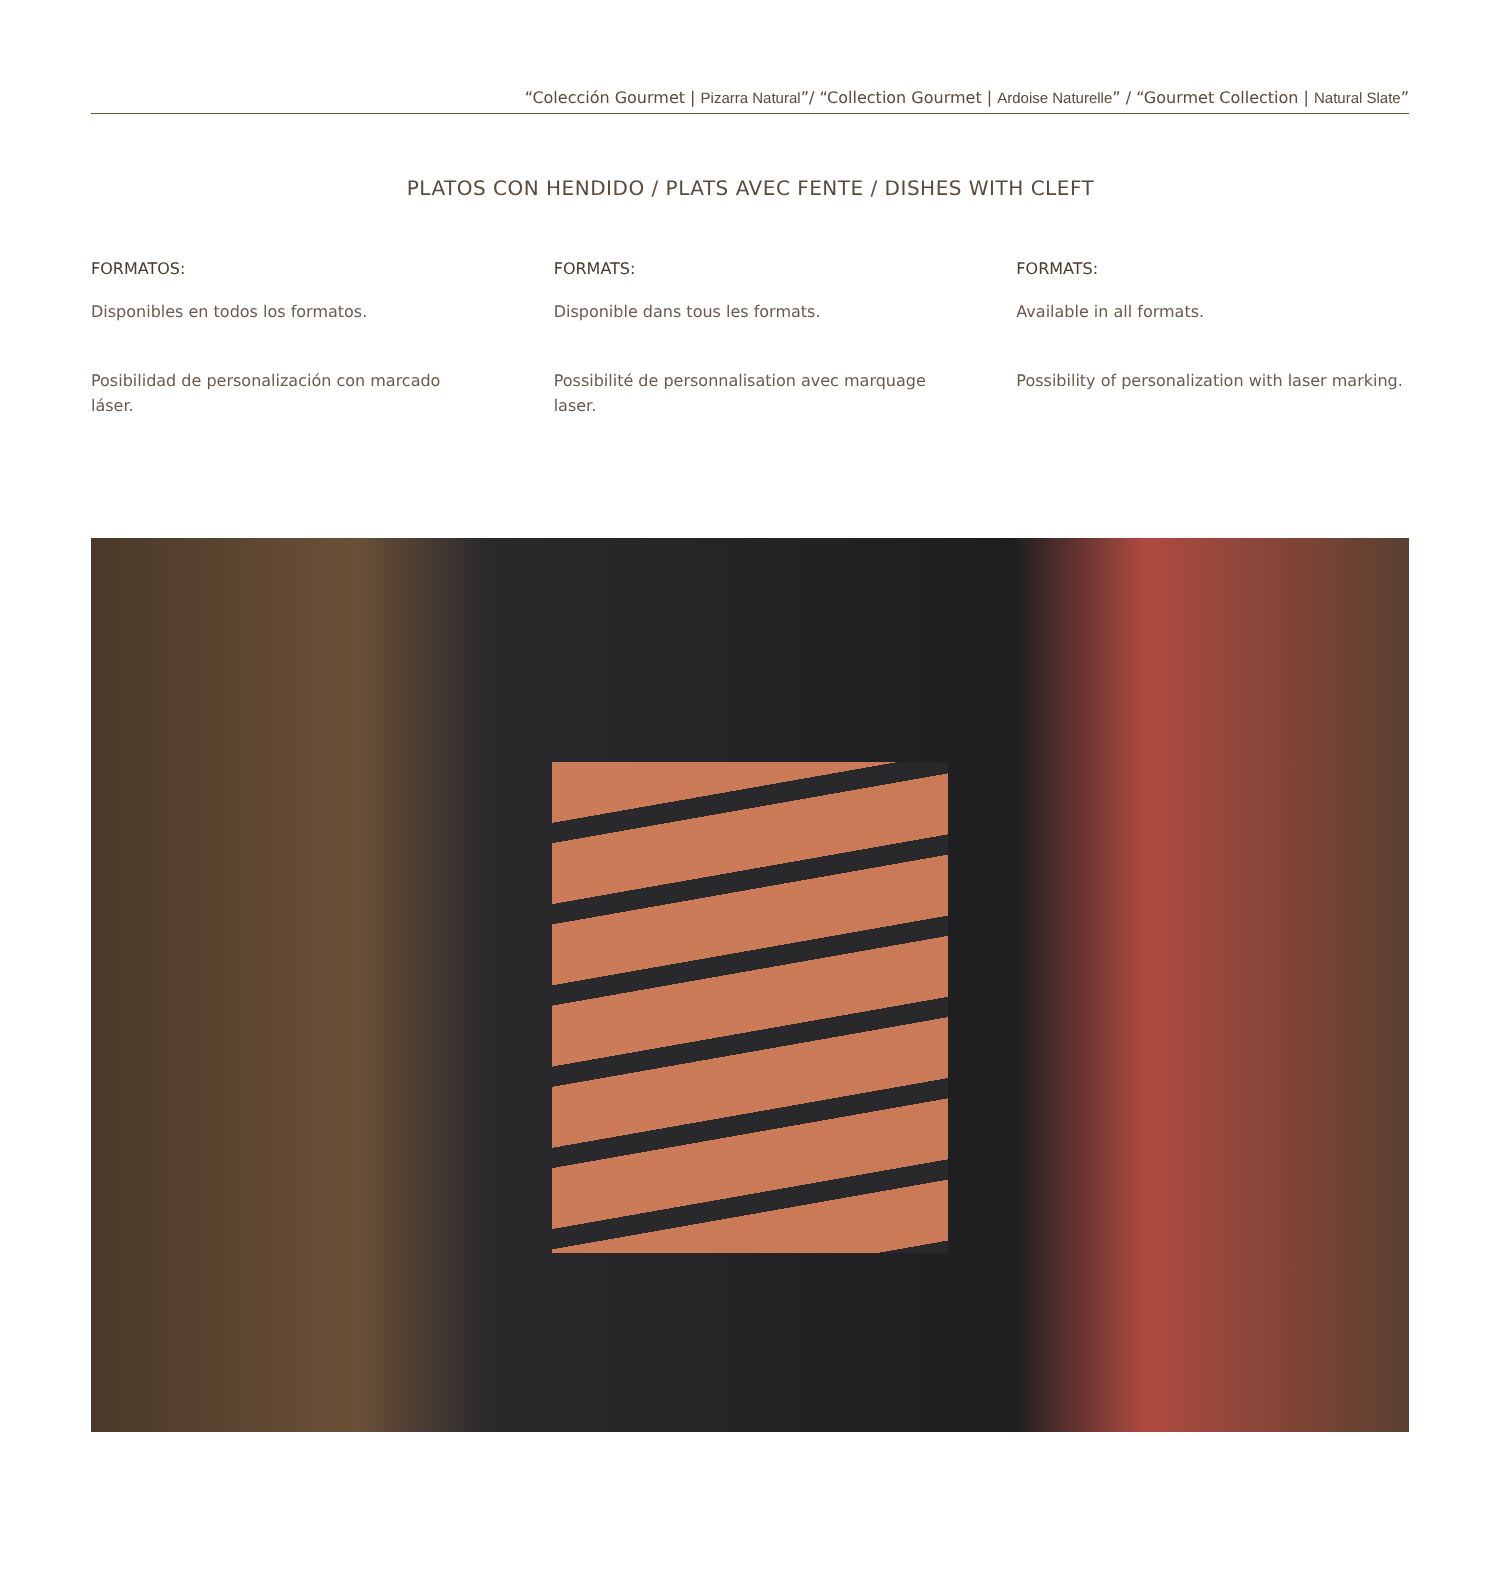“Colección Gourmet | Pizarra Natural”/ “Collection Gourmet | Ardoise Naturelle” / “Gourmet Collection | Natural Slate”
PLATOS CON HENDIDO / PLATS AVEC FENTE / DISHES WITH CLEFT
FORMATOS:
Disponibles en todos los formatos.
Posibilidad de personalización con marcado láser.
FORMATS:
Disponible dans tous les formats.
Possibilité de personnalisation avec marquage laser.
FORMATS:
Available in all formats.
Possibility of personalization with laser marking.